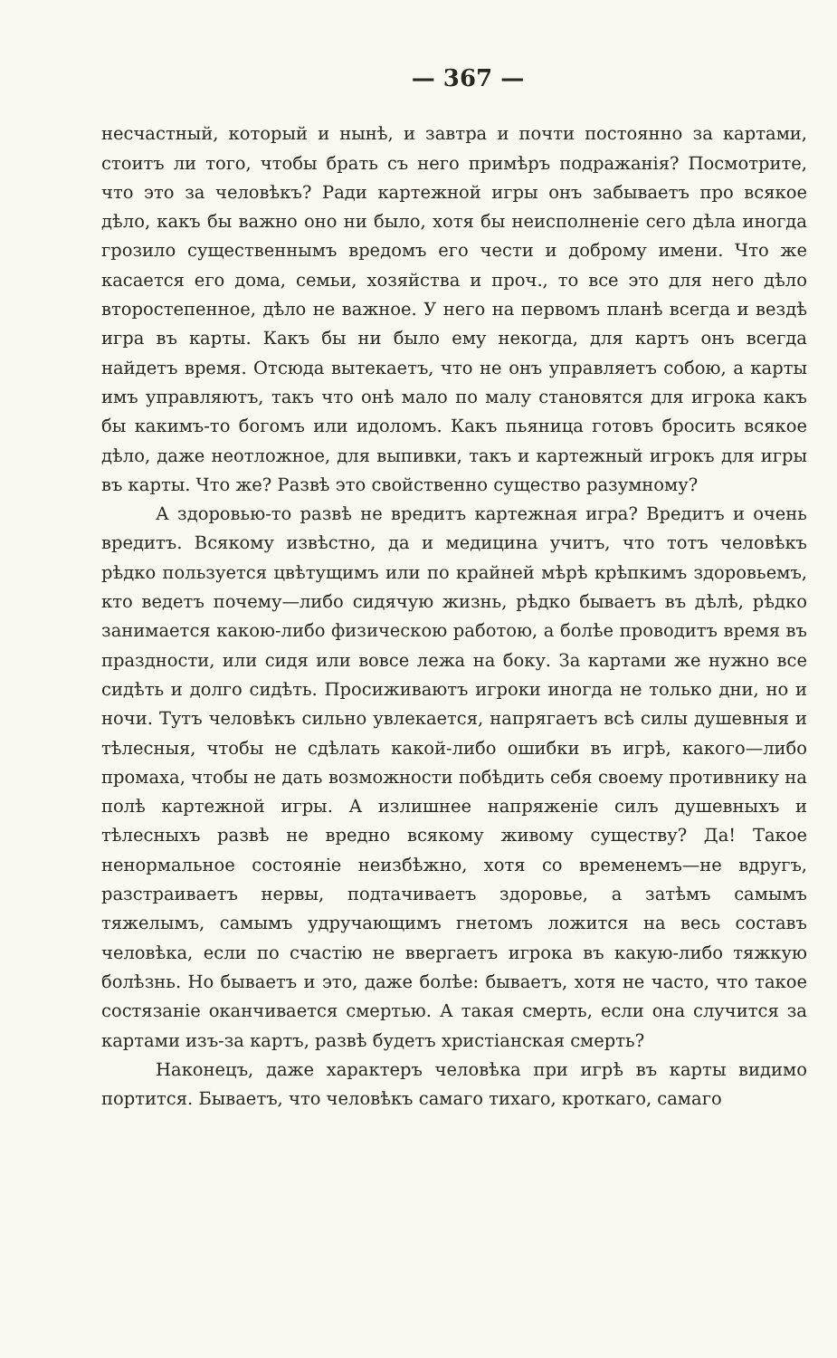— 367 —
несчастный, который и нынѣ, и завтра и почти постоянно за картами, стоитъ ли того, чтобы брать съ него примѣръ подражанія? Посмотрите, что это за человѣкъ? Ради картежной игры онъ забываетъ про всякое дѣло, какъ бы важно оно ни было, хотя бы неисполненіе сего дѣла иногда грозило существеннымъ вредомъ его чести и доброму имени. Что же касается его дома, семьи, хозяйства и проч., то все это для него дѣло второстепенное, дѣло не важное. У него на первомъ планѣ всегда и вездѣ игра въ карты. Какъ бы ни было ему некогда, для картъ онъ всегда найдетъ время. Отсюда вытекаетъ, что не онъ управляетъ собою, а карты имъ управляютъ, такъ что онѣ мало по малу становятся для игрока какъ бы какимъ-то богомъ или идоломъ. Какъ пьяница готовъ бросить всякое дѣло, даже неотложное, для выпивки, такъ и картежный игрокъ для игры въ карты. Что же? Развѣ это свойственно существо разумному?
А здоровью-то развѣ не вредитъ картежная игра? Вредитъ и очень вредитъ. Всякому извѣстно, да и медицина учитъ, что тотъ человѣкъ рѣдко пользуется цвѣтущимъ или по крайней мѣрѣ крѣпкимъ здоровьемъ, кто ведетъ почему—либо сидячую жизнь, рѣдко бываетъ въ дѣлѣ, рѣдко занимается какою-либо физическою работою, а болѣе проводитъ время въ праздности, или сидя или вовсе лежа на боку. За картами же нужно все сидѣть и долго сидѣть. Просиживаютъ игроки иногда не только дни, но и ночи. Тутъ человѣкъ сильно увлекается, напрягаетъ всѣ силы душевныя и тѣлесныя, чтобы не сдѣлать какой-либо ошибки въ игрѣ, какого—либо промаха, чтобы не дать возможности побѣдить себя своему противнику на полѣ картежной игры. А излишнее напряженіе силъ душевныхъ и тѣлесныхъ развѣ не вредно всякому живому существу? Да! Такое ненормальное состояніе неизбѣжно, хотя со временемъ—не вдругъ, разстраиваетъ нервы, подтачиваетъ здоровье, а затѣмъ самымъ тяжелымъ, самымъ удручающимъ гнетомъ ложится на весь составъ человѣка, если по счастію не ввергаетъ игрока въ какую-либо тяжкую болѣзнь. Но бываетъ и это, даже болѣе: бываетъ, хотя не часто, что такое состязаніе оканчивается смертью. А такая смерть, если она случится за картами изъ-за картъ, развѣ будетъ христіанская смерть?
Наконецъ, даже характеръ человѣка при игрѣ въ карты видимо портится. Бываетъ, что человѣкъ самаго тихаго, кроткаго, самаго